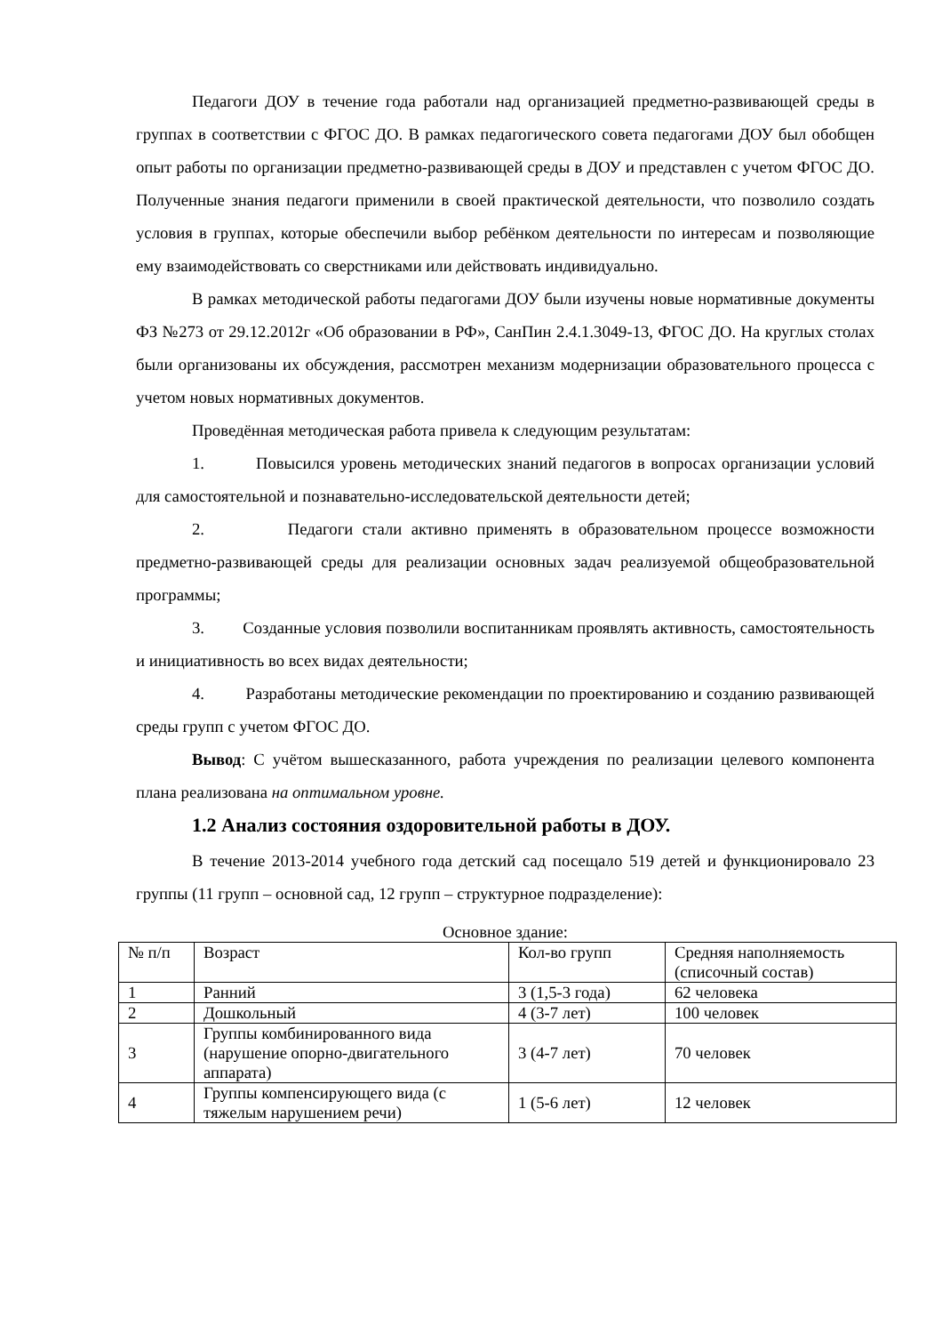Педагоги ДОУ в течение года работали над организацией предметно-развивающей среды в группах в соответствии с ФГОС ДО. В рамках педагогического совета педагогами ДОУ был обобщен опыт работы по организации предметно-развивающей среды в ДОУ и представлен с учетом ФГОС ДО. Полученные знания педагоги применили в своей практической деятельности, что позволило создать условия в группах, которые обеспечили выбор ребёнком деятельности по интересам и позволяющие ему взаимодействовать со сверстниками или действовать индивидуально.
В рамках методической работы педагогами ДОУ были изучены новые нормативные документы ФЗ №273 от 29.12.2012г «Об образовании в РФ», СанПин 2.4.1.3049-13, ФГОС ДО. На круглых столах были организованы их обсуждения, рассмотрен механизм модернизации образовательного процесса с учетом новых нормативных документов.
Проведённая методическая работа привела к следующим результатам:
1. Повысился уровень методических знаний педагогов в вопросах организации условий для самостоятельной и познавательно-исследовательской деятельности детей;
2. Педагоги стали активно применять в образовательном процессе возможности предметно-развивающей среды для реализации основных задач реализуемой общеобразовательной программы;
3. Созданные условия позволили воспитанникам проявлять активность, самостоятельность и инициативность во всех видах деятельности;
4. Разработаны методические рекомендации по проектированию и созданию развивающей среды групп с учетом ФГОС ДО.
Вывод: С учётом вышесказанного, работа учреждения по реализации целевого компонента плана реализована на оптимальном уровне.
1.2 Анализ состояния оздоровительной работы в ДОУ.
В течение 2013-2014 учебного года детский сад посещало 519 детей и функционировало 23 группы (11 групп – основной сад, 12 групп – структурное подразделение):
Основное здание:
| № п/п | Возраст | Кол-во групп | Средняя наполняемость (списочный состав) |
| 1 | Ранний | 3 (1,5-3 года) | 62 человека |
| 2 | Дошкольный | 4 (3-7 лет) | 100 человек |
| 3 | Группы комбинированного вида (нарушение опорно-двигательного аппарата) | 3 (4-7 лет) | 70 человек |
| 4 | Группы компенсирующего вида (с тяжелым нарушением речи) | 1 (5-6 лет) | 12 человек |